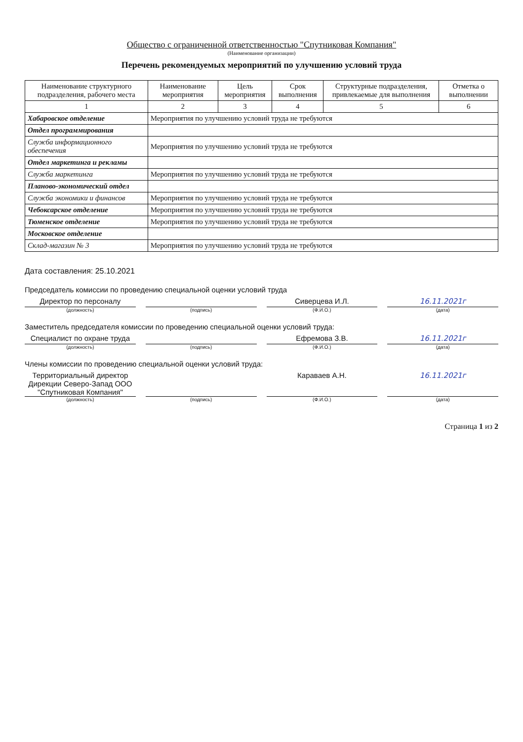Общество с ограниченной ответственностью "Спутниковая Компания"
(Наименование организации)
Перечень рекомендуемых мероприятий по улучшению условий труда
| Наименование структурного подразделения, рабочего места | Наименование мероприятия | Цель мероприятия | Срок выполнения | Структурные подразделения, привлекаемые для выполнения | Отметка о выполнении |
| --- | --- | --- | --- | --- | --- |
| 1 | 2 | 3 | 4 | 5 | 6 |
| Хабаровское отделение | Мероприятия по улучшению условий труда не требуются | | | | |
| Отдел программирования | | | | | |
| Служба информационного обеспечения | Мероприятия по улучшению условий труда не требуются | | | | |
| Отдел маркетинга и рекламы | | | | | |
| Служба маркетинга | Мероприятия по улучшению условий труда не требуются | | | | |
| Планово-экономический отдел | | | | | |
| Служба экономики и финансов | Мероприятия по улучшению условий труда не требуются | | | | |
| Чебоксарское отделение | Мероприятия по улучшению условий труда не требуются | | | | |
| Тюменское отделение | Мероприятия по улучшению условий труда не требуются | | | | |
| Московское отделение | | | | | |
| Склад-магазин № 3 | Мероприятия по улучшению условий труда не требуются | | | | |
Дата составления: 25.10.2021
Председатель комиссии по проведению специальной оценки условий труда
Директор по персоналу Сиверцева И.Л. 16.11.2021г
(должность) (подпись) (Ф.И.О.) (дата)
Заместитель председателя комиссии по проведению специальной оценки условий труда:
Специалист по охране труда Ефремова З.В. 16.11.2021г
(должность) (подпись) (Ф.И.О.) (дата)
Члены комиссии по проведению специальной оценки условий труда:
Территориальный директор Дирекции Северо-Запад ООО "Спутниковая Компания"
Караваев А.Н. 16.11.2021г
(должность) (подпись) (Ф.И.О.) (дата)
Страница 1 из 2